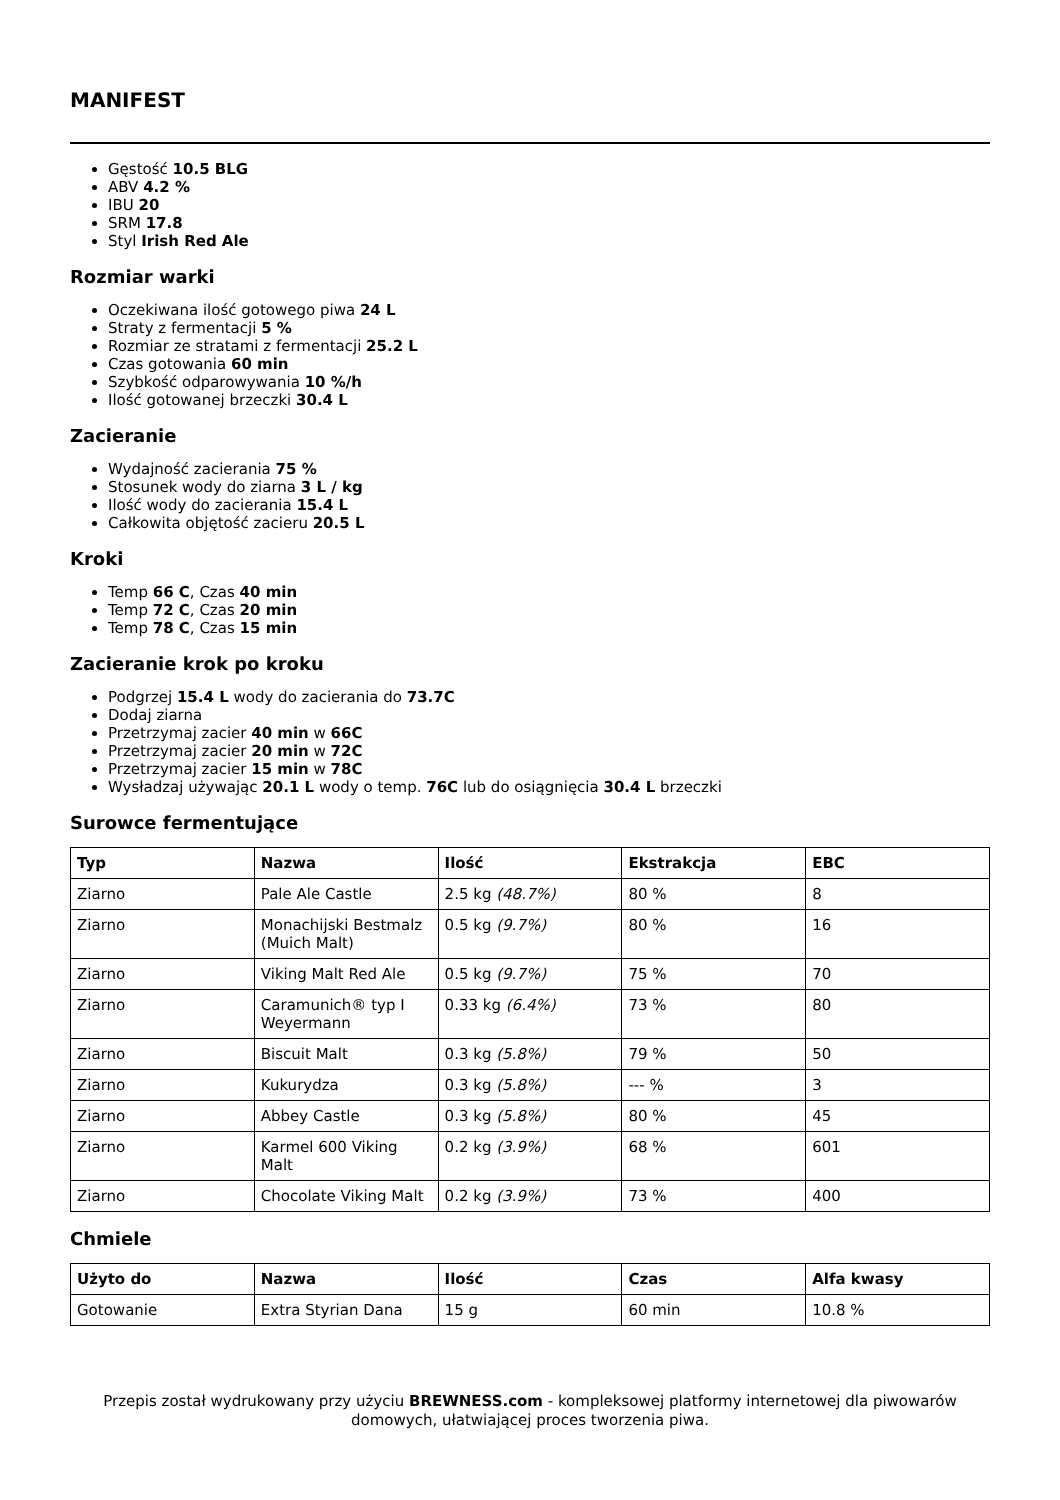MANIFEST
Gęstość 10.5 BLG
ABV 4.2 %
IBU 20
SRM 17.8
Styl Irish Red Ale
Rozmiar warki
Oczekiwana ilość gotowego piwa 24 L
Straty z fermentacji 5 %
Rozmiar ze stratami z fermentacji 25.2 L
Czas gotowania 60 min
Szybkość odparowywania 10 %/h
Ilość gotowanej brzeczki 30.4 L
Zacieranie
Wydajność zacierania 75 %
Stosunek wody do ziarna 3 L / kg
Ilość wody do zacierania 15.4 L
Całkowita objętość zacieru 20.5 L
Kroki
Temp 66 C, Czas 40 min
Temp 72 C, Czas 20 min
Temp 78 C, Czas 15 min
Zacieranie krok po kroku
Podgrzej 15.4 L wody do zacierania do 73.7C
Dodaj ziarna
Przetrzymaj zacier 40 min w 66C
Przetrzymaj zacier 20 min w 72C
Przetrzymaj zacier 15 min w 78C
Wysładzaj używając 20.1 L wody o temp. 76C lub do osiągnięcia 30.4 L brzeczki
Surowce fermentujące
| Typ | Nazwa | Ilość | Ekstrakcja | EBC |
| --- | --- | --- | --- | --- |
| Ziarno | Pale Ale Castle | 2.5 kg (48.7%) | 80 % | 8 |
| Ziarno | Monachijski Bestmalz (Muich Malt) | 0.5 kg (9.7%) | 80 % | 16 |
| Ziarno | Viking Malt Red Ale | 0.5 kg (9.7%) | 75 % | 70 |
| Ziarno | Caramunich® typ I Weyermann | 0.33 kg (6.4%) | 73 % | 80 |
| Ziarno | Biscuit Malt | 0.3 kg (5.8%) | 79 % | 50 |
| Ziarno | Kukurydza | 0.3 kg (5.8%) | --- % | 3 |
| Ziarno | Abbey Castle | 0.3 kg (5.8%) | 80 % | 45 |
| Ziarno | Karmel 600 Viking Malt | 0.2 kg (3.9%) | 68 % | 601 |
| Ziarno | Chocolate Viking Malt | 0.2 kg (3.9%) | 73 % | 400 |
Chmiele
| Użyto do | Nazwa | Ilość | Czas | Alfa kwasy |
| --- | --- | --- | --- | --- |
| Gotowanie | Extra Styrian Dana | 15 g | 60 min | 10.8 % |
Przepis został wydrukowany przy użyciu BREWNESS.com - kompleksowej platformy internetowej dla piwowarów domowych, ułatwiającej proces tworzenia piwa.